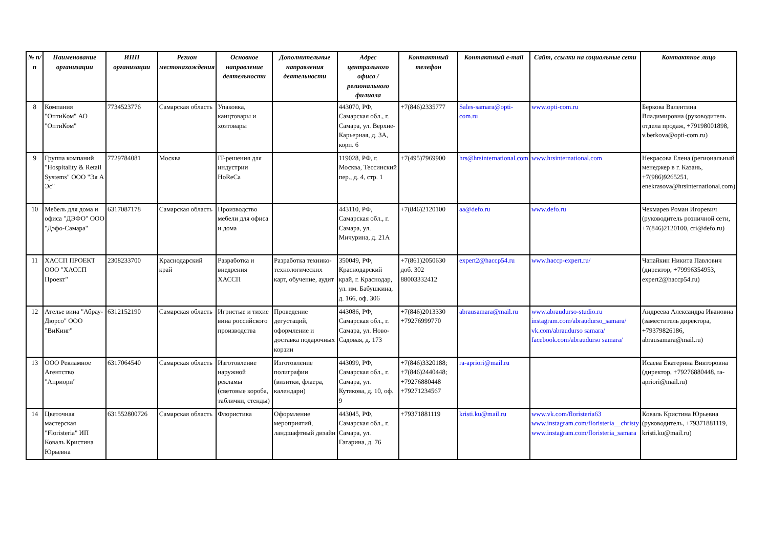| № п/п | Наименование организации | ИНН организации | Регион местонахождения | Основное направление деятельности | Дополнительные направления деятельности | Адрес центрального офиса / регионального филиала | Контактный телефон | Контактный e-mail | Сайт, ссылки на социальные сети | Контактное лицо |
| --- | --- | --- | --- | --- | --- | --- | --- | --- | --- | --- |
| 8 | Компания "ОптиКом" АО "ОптиКом" | 7734523776 | Самарская область | Упаковка, канцтовары и хозтовары | | 443070, РФ, Самарская обл., г. Самара, ул. Верхне-Карьерная, д. 3А, корп. 6 | +7(846)2335777 | Sales-samara@opti-com.ru | www.opti-com.ru | Беркова Валентина Владимировна (руководитель отдела продаж, +79198001898, v.berkova@opti-com.ru) |
| 9 | Группа компаний "Hospitality & Retail Systems" ООО "Эя А Эс" | 7729784081 | Москва | IT-решения для индустрии HoReCa | | 119028, РФ, г. Москва, Тессинский пер., д. 4, стр. 1 | +7(495)7969900 | hrs@hrsinternational.com | www.hrsinternational.com | Некрасова Елена (региональный менеджер в г. Казань, +7(986)9265251, enekrasova@hrsinternational.com) |
| 10 | Мебель для дома и офиса "ДЭФО" ООО "Дэфо-Самара" | 6317087178 | Самарская область | Производство мебели для офиса и дома | | 443110, РФ, Самарская обл., г. Самара, ул. Мичурина, д. 21А | +7(846)2120100 | aa@defo.ru | www.defo.ru | Чекмарев Роман Игоревич (руководитель розничной сети, +7(846)2120100, cri@defo.ru) |
| 11 | ХАССП ПРОЕКТ ООО "ХАССП Проект" | 2308233700 | Краснодарский край | Разработка и внедрения ХАССП | Разработка технико-технологических карт, обучение, аудит | 350049, РФ, Краснодарский край, г. Краснодар, ул. им. Бабушкина, д. 166, оф. 306 | +7(861)2050630 доб. 302 88003332412 | expert2@haccp54.ru | www.haccp-expert.ru/ | Чапайкин Никита Павлович (директор, +79996354953, expert2@haccp54.ru) |
| 12 | Ателье вина "Абрау-Дюрсо" ООО "ВиКинг" | 6312152190 | Самарская область | Игристые и тихие вина российского производства | Проведение дегустаций, оформление и доставка подарочных корзин | 443086, РФ, Самарская обл., г. Самара, ул. Ново-Садовая, д. 173 | +7(846)2013330 +79276999770 | abrausamara@mail.ru | www.abraudurso-studio.ru instagram.com/abraudurso_samara/ vk.com/abraudurso samara/ facebook.com/abraudurso samara/ | Андреева Александра Ивановна (заместитель директора, +79379826186, abrausamara@mail.ru) |
| 13 | ООО Рекламное Агентство "Априори" | 6317064540 | Самарская область | Изготовление наружной рекламы (световые короба, таблички, стенды) | Изготовление полиграфии (визитки, флаера, календари) | 443099, РФ, Самарская обл., г. Самара, ул. Кутякова, д. 10, оф. 9 | +7(846)3320188; +7(846)2440448; +79276880448 +79271234567 | ra-apriori@mail.ru | | Исаева Екатерина Викторовна (директор, +79276880448, ra-apriori@mail.ru) |
| 14 | Цветочная мастерская "Floristeria" ИП Коваль Кристина Юрьевна | 631552800726 | Самарская область | Флористика | Оформление мероприятий, ландшафтный дизайн | 443045, РФ, Самарская обл., г. Самара, ул. Гагарина, д. 76 | +79371881119 | kristi.ku@mail.ru | www.vk.com/floristeria63 www.instagram.com/floristeria__christy www.instagram.com/floristeria_samara | Коваль Кристина Юрьевна (руководитель, +79371881119, kristi.ku@mail.ru) |